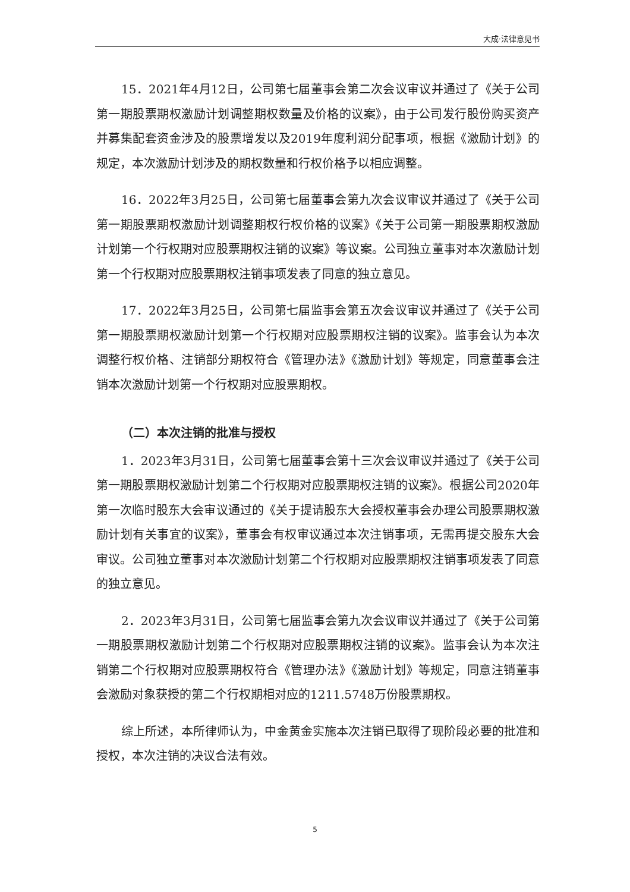大成·法律意见书
15．2021年4月12日，公司第七届董事会第二次会议审议并通过了《关于公司第一期股票期权激励计划调整期权数量及价格的议案》，由于公司发行股份购买资产并募集配套资金涉及的股票增发以及2019年度利润分配事项，根据《激励计划》的规定，本次激励计划涉及的期权数量和行权价格予以相应调整。
16．2022年3月25日，公司第七届董事会第九次会议审议并通过了《关于公司第一期股票期权激励计划调整期权行权价格的议案》《关于公司第一期股票期权激励计划第一个行权期对应股票期权注销的议案》等议案。公司独立董事对本次激励计划第一个行权期对应股票期权注销事项发表了同意的独立意见。
17．2022年3月25日，公司第七届监事会第五次会议审议并通过了《关于公司第一期股票期权激励计划第一个行权期对应股票期权注销的议案》。监事会认为本次调整行权价格、注销部分期权符合《管理办法》《激励计划》等规定，同意董事会注销本次激励计划第一个行权期对应股票期权。
（二）本次注销的批准与授权
1．2023年3月31日，公司第七届董事会第十三次会议审议并通过了《关于公司第一期股票期权激励计划第二个行权期对应股票期权注销的议案》。根据公司2020年第一次临时股东大会审议通过的《关于提请股东大会授权董事会办理公司股票期权激励计划有关事宜的议案》，董事会有权审议通过本次注销事项，无需再提交股东大会审议。公司独立董事对本次激励计划第二个行权期对应股票期权注销事项发表了同意的独立意见。
2．2023年3月31日，公司第七届监事会第九次会议审议并通过了《关于公司第一期股票期权激励计划第二个行权期对应股票期权注销的议案》。监事会认为本次注销第二个行权期对应股票期权符合《管理办法》《激励计划》等规定，同意注销董事会激励对象获授的第二个行权期相对应的1211.5748万份股票期权。
综上所述，本所律师认为，中金黄金实施本次注销已取得了现阶段必要的批准和授权，本次注销的决议合法有效。
5